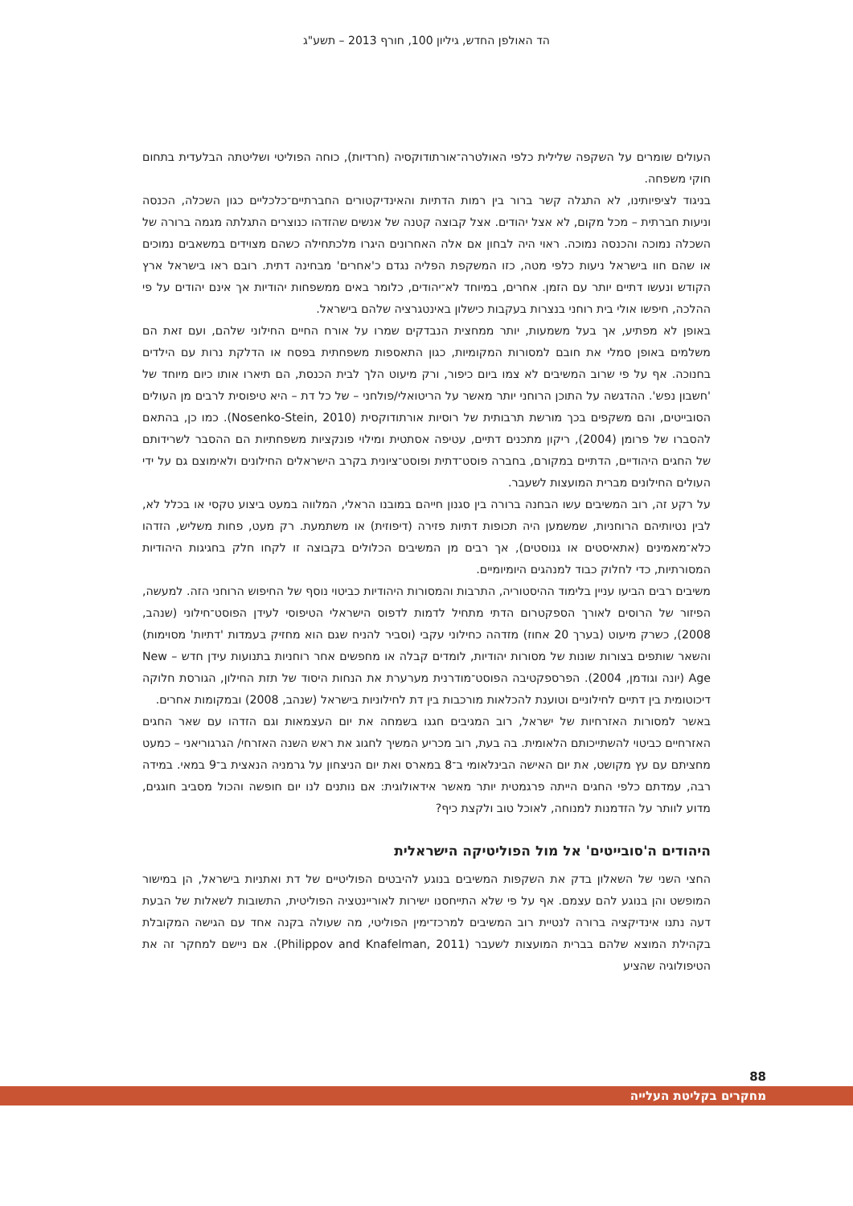הד האולפן החדש, גיליון 100, חורף 2013 – תשע"ג
העולים שומרים על השקפה שלילית כלפי האולטרה־אורתודוקסיה (חרדיות), כוחה הפוליטי ושליטתה הבלעדית בתחום חוקי משפחה.
בניגוד לציפיותינו, לא התגלה קשר ברור בין רמות הדתיות והאינדיקטורים החברתיים־כלכליים כגון השכלה, הכנסה וניעות חברתית – מכל מקום, לא אצל יהודים. אצל קבוצה קטנה של אנשים שהזדהו כנוצרים התגלתה מגמה ברורה של השכלה נמוכה והכנסה נמוכה. ראוי היה לבחון אם אלה האחרונים היגרו מלכתחילה כשהם מצוידים במשאבים נמוכים או שהם חוו בישראל ניעות כלפי מטה, כזו המשקפת הפליה נגדם כ'אחרים' מבחינה דתית. רובם ראו בישראל ארץ הקודש ונעשו דתיים יותר עם הזמן. אחרים, במיוחד לא־יהודים, כלומר באים ממשפחות יהודיות אך אינם יהודים על פי ההלכה, חיפשו אולי בית רוחני בנצרות בעקבות כישלון באינטגרציה שלהם בישראל.
באופן לא מפתיע, אך בעל משמעות, יותר ממחצית הנבדקים שמרו על אורח החיים החילוני שלהם, ועם זאת הם משלמים באופן סמלי את חובם למסורות המקומיות, כגון התאספות משפחתית בפסח או הדלקת נרות עם הילדים בחנוכה. אף על פי שרוב המשיבים לא צמו ביום כיפור, ורק מיעוט הלך לבית הכנסת, הם תיארו אותו כיום מיוחד של 'חשבון נפש'. ההדגשה על התוכן הרוחני יותר מאשר על הריטואלי/פולחני – של כל דת – היא טיפוסית לרבים מן העולים הסובייטים, והם משקפים בכך מורשת תרבותית של רוסיות אורתודוקסית (Nosenko-Stein, 2010). כמו כן, בהתאם להסברו של פרומן (2004), ריקון מתכנים דתיים, עטיפה אסתטית ומילוי פונקציות משפחתיות הם ההסבר לשרידותם של החגים היהודיים, הדתיים במקורם, בחברה פוסט־דתית ופוסט־ציונית בקרב הישראלים החילונים ולאימוצם גם על ידי העולים החילונים מברית המועצות לשעבר.
על רקע זה, רוב המשיבים עשו הבחנה ברורה בין סגנון חייהם במובנו הראלי, המלווה במעט ביצוע טקסי או בכלל לא, לבין נטיותיהם הרוחניות, שמשמען היה תכופות דתיות פזירה (דיפוזית) או משתמעת. רק מעט, פחות משליש, הזדהו כלא־מאמינים (אתאיסטים או גנוסטים), אך רבים מן המשיבים הכלולים בקבוצה זו לקחו חלק בחגיגות היהודיות המסורתיות, כדי לחלוק כבוד למנהגים היומיומיים.
משיבים רבים הביעו עניין בלימוד ההיסטוריה, התרבות והמסורות היהודיות כביטוי נוסף של החיפוש הרוחני הזה. למעשה, הפיזור של הרוסים לאורך הספקטרום הדתי מתחיל לדמות לדפוס הישראלי הטיפוסי לעידן הפוסט־חילוני (שנהב, 2008), כשרק מיעוט (בערך 20 אחוז) מזדהה כחילוני עקבי (וסביר להניח שגם הוא מחזיק בעמדות 'דתיות' מסוימות) והשאר שותפים בצורות שונות של מסורות יהודיות, לומדים קבלה או מחפשים אחר רוחניות בתנועות עידן חדש – New Age (יונה וגודמן, 2004). הפרספקטיבה הפוסט־מודרנית מערערת את הנחות היסוד של תזת החילון, הגורסת חלוקה דיכוטומית בין דתיים לחילוניים וטוענת להכלאות מורכבות בין דת לחילוניות בישראל (שנהב, 2008) ובמקומות אחרים.
באשר למסורות האזרחיות של ישראל, רוב המגיבים חגגו בשמחה את יום העצמאות וגם הזדהו עם שאר החגים האזרחיים כביטוי להשתייכותם הלאומית. בה בעת, רוב מכריע המשיך לחגוג את ראש השנה האזרחי/ הגרגוריאני – כמעט מחציתם עם עץ מקושט, את יום האישה הבינלאומי ב־8 במארס ואת יום הניצחון על גרמניה הנאצית ב־9 במאי. במידה רבה, עמדתם כלפי החגים הייתה פרגמטית יותר מאשר אידאולוגית: אם נותנים לנו יום חופשה והכול מסביב חוגגים, מדוע לוותר על הזדמנות למנוחה, לאוכל טוב ולקצת כיף?
היהודים ה'סובייטים' אל מול הפוליטיקה הישראלית
החצי השני של השאלון בדק את השקפות המשיבים בנוגע להיבטים הפוליטיים של דת ואתניות בישראל, הן במישור המופשט והן בנוגע להם עצמם. אף על פי שלא התייחסנו ישירות לאוריינטציה הפוליטית, התשובות לשאלות של הבעת דעה נתנו אינדיקציה ברורה לנטיית רוב המשיבים למרכז־ימין הפוליטי, מה שעולה בקנה אחד עם הגישה המקובלת בקהילת המוצא שלהם בברית המועצות לשעבר (Philippov and Knafelman, 2011). אם ניישם למחקר זה את הטיפולוגיה שהציע
88
מחקרים בקליטת העלייה